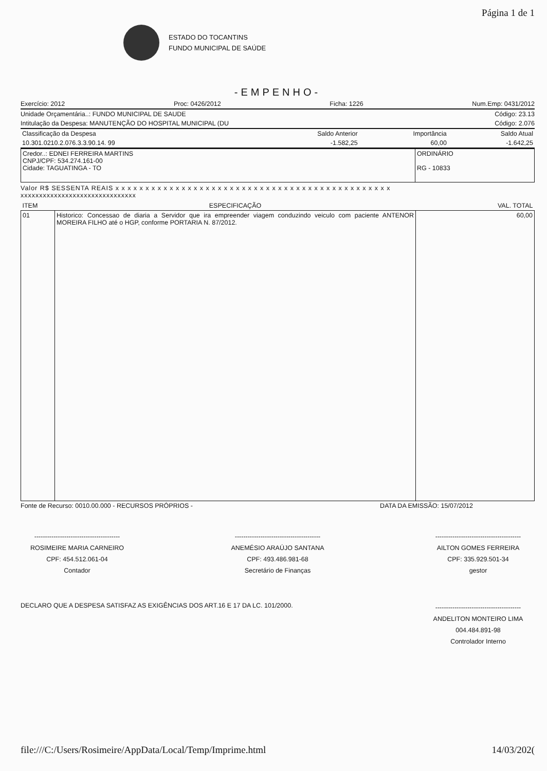Página 1 de 1
ESTADO DO TOCANTINS
FUNDO MUNICIPAL DE SAÚDE
-EMPENHO-
Exercício: 2012 Proc: 0426/2012 Ficha: 1226 Num.Emp: 0431/2012
Unidade Orçamentária..: FUNDO MUNICIPAL DE SAUDE Código: 23.13
Intitulação da Despesa: MANUTENÇÃO DO HOSPITAL MUNICIPAL (DU Código: 2.076
| Classificação da Despesa | Saldo Anterior | Importância | Saldo Atual |
| 10.301.0210.2.076.3.3.90.14. 99 | -1.582,25 | 60,00 | -1.642,25 |
| Credor..: EDNEI FERREIRA MARTINS CNPJ/CPF: 534.274.161-00 Cidade: TAGUATINGA - TO | ORDINÁRIO RG - 10833 |
Valor R$ SESSENTA REAIS x x x x x x x x x x x x x x x x x x x x x x x x x x x x x x x x x x x x x x x x x x x x x x
xxxxxxxxxxxxxxxxxxxxxxxxxxxxxxx
| ITEM | ESPECIFICAÇÃO | VAL. TOTAL |
| --- | --- | --- |
| 01 | Historico: Concessao de diaria a Servidor que ira empreender viagem conduzindo veiculo com paciente ANTENOR MOREIRA FILHO até o HGP, conforme PORTARIA N. 87/2012. | 60,00 |
Fonte de Recurso: 0010.00.000 - RECURSOS PRÓPRIOS - DATA DA EMISSÃO: 15/07/2012
----------------------------------------
ROSIMEIRE MARIA CARNEIRO
CPF: 454.512.061-04
Contador
----------------------------------------
ANEMÉSIO ARAÚJO SANTANA
CPF: 493.486.981-68
Secretário de Finanças
----------------------------------------
AILTON GOMES FERREIRA
CPF: 335.929.501-34
gestor
DECLARO QUE A DESPESA SATISFAZ AS EXIGÊNCIAS DOS ART.16 E 17 DA LC. 101/2000. ----------------------------------------
ANDELITON MONTEIRO LIMA
004.484.891-98
Controlador Interno
file:///C:/Users/Rosimeire/AppData/Local/Temp/Imprime.html 14/03/202(